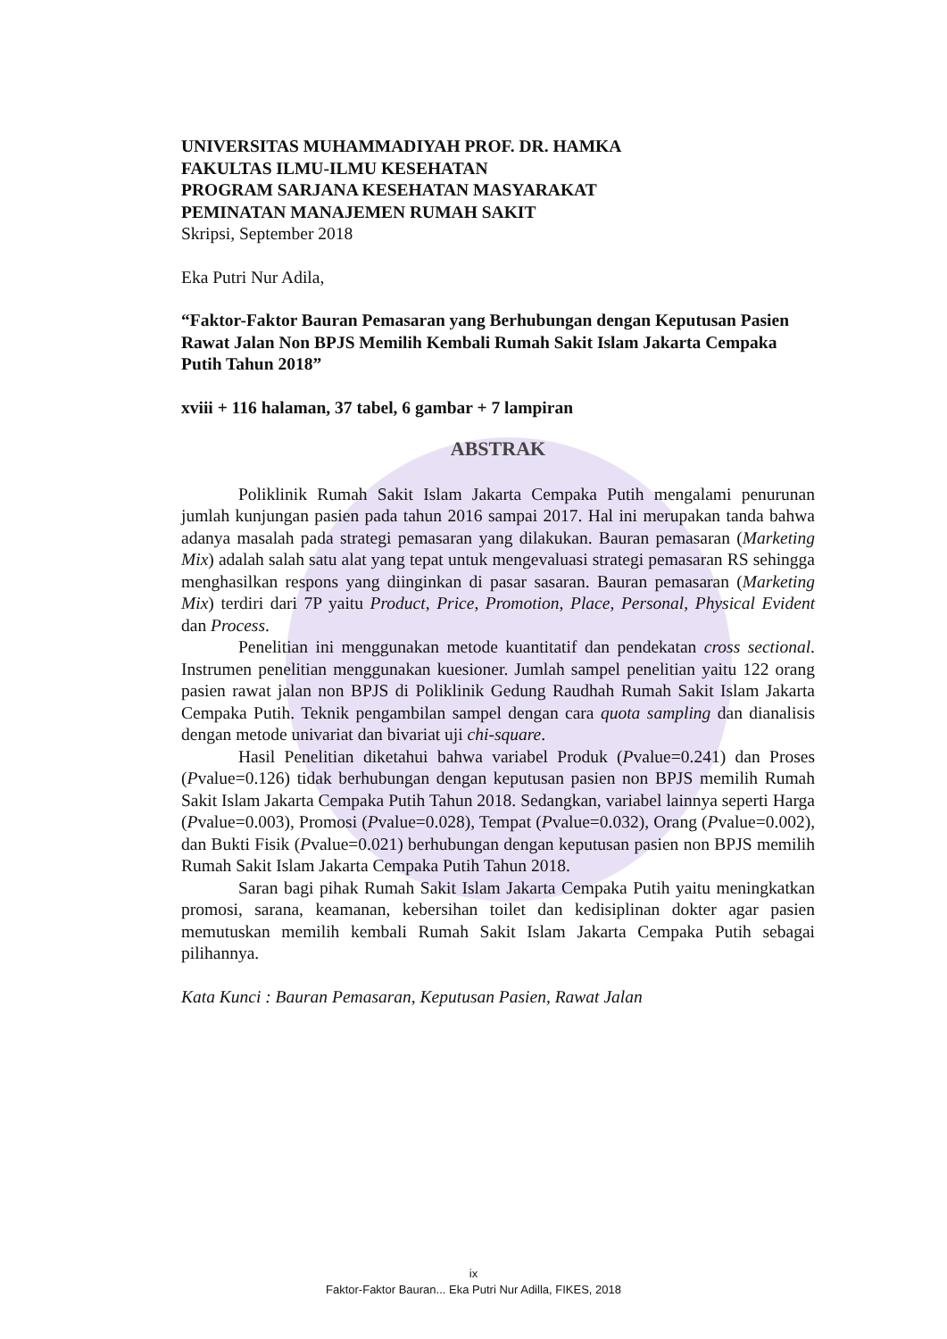UNIVERSITAS MUHAMMADIYAH PROF. DR. HAMKA
FAKULTAS ILMU-ILMU KESEHATAN
PROGRAM SARJANA KESEHATAN MASYARAKAT
PEMINATAN MANAJEMEN RUMAH SAKIT
Skripsi, September 2018
Eka Putri Nur Adila,
“Faktor-Faktor Bauran Pemasaran yang Berhubungan dengan Keputusan Pasien Rawat Jalan Non BPJS Memilih Kembali Rumah Sakit Islam Jakarta Cempaka Putih Tahun 2018”
xviii + 116 halaman, 37 tabel, 6 gambar + 7 lampiran
ABSTRAK
Poliklinik Rumah Sakit Islam Jakarta Cempaka Putih mengalami penurunan jumlah kunjungan pasien pada tahun 2016 sampai 2017. Hal ini merupakan tanda bahwa adanya masalah pada strategi pemasaran yang dilakukan. Bauran pemasaran (Marketing Mix) adalah salah satu alat yang tepat untuk mengevaluasi strategi pemasaran RS sehingga menghasilkan respons yang diinginkan di pasar sasaran. Bauran pemasaran (Marketing Mix) terdiri dari 7P yaitu Product, Price, Promotion, Place, Personal, Physical Evident dan Process.
Penelitian ini menggunakan metode kuantitatif dan pendekatan cross sectional. Instrumen penelitian menggunakan kuesioner. Jumlah sampel penelitian yaitu 122 orang pasien rawat jalan non BPJS di Poliklinik Gedung Raudhah Rumah Sakit Islam Jakarta Cempaka Putih. Teknik pengambilan sampel dengan cara quota sampling dan dianalisis dengan metode univariat dan bivariat uji chi-square.
Hasil Penelitian diketahui bahwa variabel Produk (Pvalue=0.241) dan Proses (Pvalue=0.126) tidak berhubungan dengan keputusan pasien non BPJS memilih Rumah Sakit Islam Jakarta Cempaka Putih Tahun 2018. Sedangkan, variabel lainnya seperti Harga (Pvalue=0.003), Promosi (Pvalue=0.028), Tempat (Pvalue=0.032), Orang (Pvalue=0.002), dan Bukti Fisik (Pvalue=0.021) berhubungan dengan keputusan pasien non BPJS memilih Rumah Sakit Islam Jakarta Cempaka Putih Tahun 2018.
Saran bagi pihak Rumah Sakit Islam Jakarta Cempaka Putih yaitu meningkatkan promosi, sarana, keamanan, kebersihan toilet dan kedisiplinan dokter agar pasien memutuskan memilih kembali Rumah Sakit Islam Jakarta Cempaka Putih sebagai pilihannya.
Kata Kunci : Bauran Pemasaran, Keputusan Pasien, Rawat Jalan
ix
Faktor-Faktor Bauran... Eka Putri Nur Adilla, FIKES, 2018